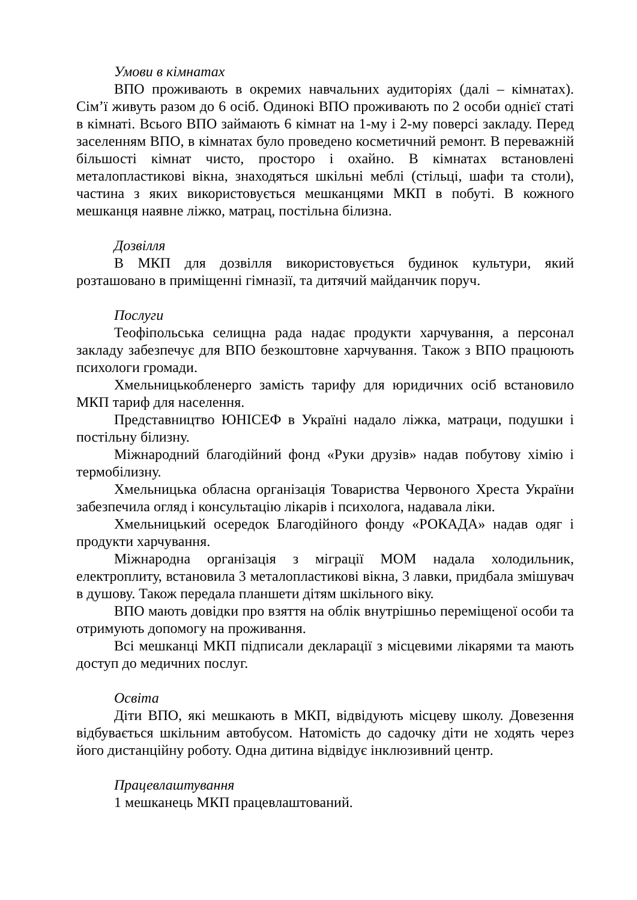Умови в кімнатах
ВПО проживають в окремих навчальних аудиторіях (далі – кімнатах). Сім’ї живуть разом до 6 осіб. Одинокі ВПО проживають по 2 особи однієї статі в кімнаті. Всього ВПО займають 6 кімнат на 1-му і 2-му поверсі закладу. Перед заселенням ВПО, в кімнатах було проведено косметичний ремонт. В переважній більшості кімнат чисто, просторо і охайно. В кімнатах встановлені металопластикові вікна, знаходяться шкільні меблі (стільці, шафи та столи), частина з яких використовується мешканцями МКП в побуті. В кожного мешканця наявне ліжко, матрац, постільна білизна.
Дозвілля
В МКП для дозвілля використовується будинок культури, який розташовано в приміщенні гімназії, та дитячий майданчик поруч.
Послуги
Теофіпольська селищна рада надає продукти харчування, а персонал закладу забезпечує для ВПО безкоштовне харчування. Також з ВПО працюють психологи громади.
Хмельницькобленерго замість тарифу для юридичних осіб встановило МКП тариф для населення.
Представництво ЮНІСЕФ в Україні надало ліжка, матраци, подушки і постільну білизну.
Міжнародний благодійний фонд «Руки друзів» надав побутову хімію і термобілизну.
Хмельницька обласна організація Товариства Червоного Хреста України забезпечила огляд і консультацію лікарів і психолога, надавала ліки.
Хмельницький осередок Благодійного фонду «РОКАДА» надав одяг і продукти харчування.
Міжнародна організація з міграції МОМ надала холодильник, електроплиту, встановила 3 металопластикові вікна, 3 лавки, придбала змішувач в душову. Також передала планшети дітям шкільного віку.
ВПО мають довідки про взяття на облік внутрішньо переміщеної особи та отримують допомогу на проживання.
Всі мешканці МКП підписали декларації з місцевими лікарями та мають доступ до медичних послуг.
Освіта
Діти ВПО, які мешкають в МКП, відвідують місцеву школу. Довезення відбувається шкільним автобусом. Натомість до садочку діти не ходять через його дистанційну роботу. Одна дитина відвідує інклюзивний центр.
Працевлаштування
1 мешканець МКП працевлаштований.